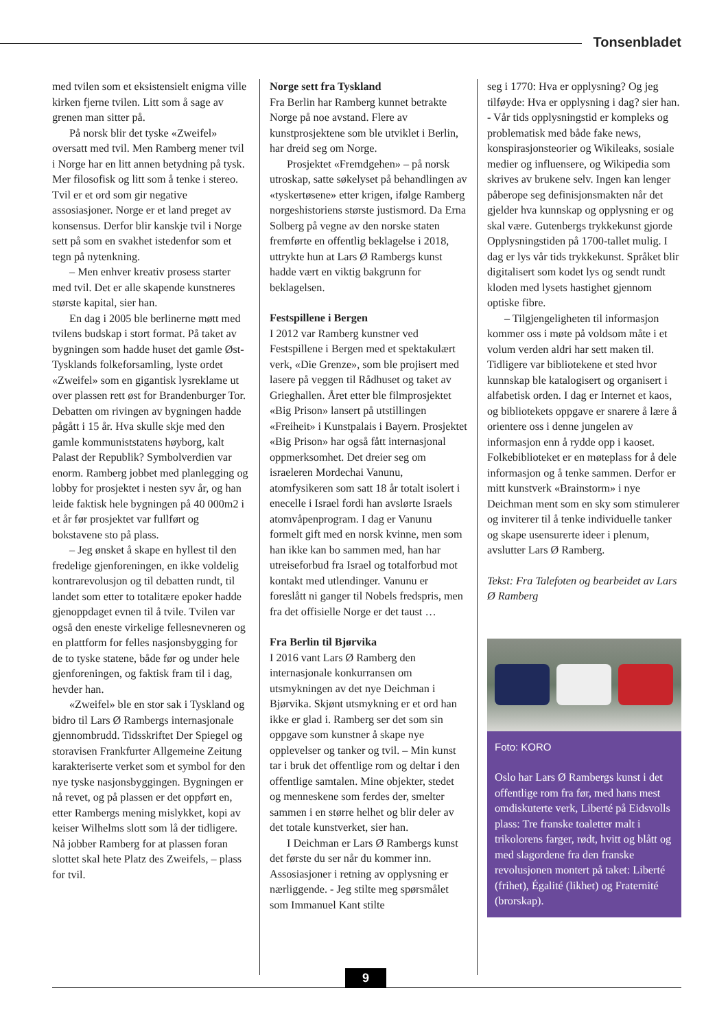Tonsenbladet
med tvilen som et eksistensielt enigma ville kirken fjerne tvilen. Litt som å sage av grenen man sitter på.
På norsk blir det tyske «Zweifel» oversatt med tvil. Men Ramberg mener tvil i Norge har en litt annen betydning på tysk. Mer filosofisk og litt som å tenke i stereo. Tvil er et ord som gir negative assosiasjoner. Norge er et land preget av konsensus. Derfor blir kanskje tvil i Norge sett på som en svakhet istedenfor som et tegn på nytenkning.
– Men enhver kreativ prosess starter med tvil. Det er alle skapende kunstneres største kapital, sier han.
En dag i 2005 ble berlinerne møtt med tvilens budskap i stort format. På taket av bygningen som hadde huset det gamle Øst-Tysklands folkeforsamling, lyste ordet «Zweifel» som en gigantisk lysreklame ut over plassen rett øst for Brandenburger Tor. Debatten om rivingen av bygningen hadde pågått i 15 år. Hva skulle skje med den gamle kommuniststatens høyborg, kalt Palast der Republik? Symbolverdien var enorm. Ramberg jobbet med planlegging og lobby for prosjektet i nesten syv år, og han leide faktisk hele bygningen på 40 000m2 i et år før prosjektet var fullført og bokstavene sto på plass.
– Jeg ønsket å skape en hyllest til den fredelige gjenforeningen, en ikke voldelig kontrarevolusjon og til debatten rundt, til landet som etter to totalitære epoker hadde gjenoppdaget evnen til å tvile. Tvilen var også den eneste virkelige fellesnevneren og en plattform for felles nasjonsbygging for de to tyske statene, både før og under hele gjenforeningen, og faktisk fram til i dag, hevder han.
«Zweifel» ble en stor sak i Tyskland og bidro til Lars Ø Rambergs internasjonale gjennombrudd. Tidsskriftet Der Spiegel og storavisen Frankfurter Allgemeine Zeitung karakteriserte verket som et symbol for den nye tyske nasjonsbyggingen. Bygningen er nå revet, og på plassen er det oppført en, etter Rambergs mening mislykket, kopi av keiser Wilhelms slott som lå der tidligere. Nå jobber Ramberg for at plassen foran slottet skal hete Platz des Zweifels, – plass for tvil.
Norge sett fra Tyskland
Fra Berlin har Ramberg kunnet betrakte Norge på noe avstand. Flere av kunstprosjektene som ble utviklet i Berlin, har dreid seg om Norge.
Prosjektet «Fremdgehen» – på norsk utroskap, satte søkelyset på behandlingen av «tyskertøsene» etter krigen, ifølge Ramberg norgeshistoriens største justismord. Da Erna Solberg på vegne av den norske staten fremførte en offentlig beklagelse i 2018, uttrykte hun at Lars Ø Rambergs kunst hadde vært en viktig bakgrunn for beklagelsen.
Festspillene i Bergen
I 2012 var Ramberg kunstner ved Festspillene i Bergen med et spektakulært verk, «Die Grenze», som ble projisert med lasere på veggen til Rådhuset og taket av Grieghallen. Året etter ble filmprosjektet «Big Prison» lansert på utstillingen «Freiheit» i Kunstpalais i Bayern. Prosjektet «Big Prison» har også fått internasjonal oppmerksomhet. Det dreier seg om israeleren Mordechai Vanunu, atomfysikeren som satt 18 år totalt isolert i enecelle i Israel fordi han avslørte Israels atomvåpenprogram. I dag er Vanunu formelt gift med en norsk kvinne, men som han ikke kan bo sammen med, han har utreiseforbud fra Israel og totalforbud mot kontakt med utlendinger. Vanunu er foreslått ni ganger til Nobels fredspris, men fra det offisielle Norge er det taust …
Fra Berlin til Bjørvika
I 2016 vant Lars Ø Ramberg den internasjonale konkurransen om utsmykningen av det nye Deichman i Bjørvika. Skjønt utsmykning er et ord han ikke er glad i. Ramberg ser det som sin oppgave som kunstner å skape nye opplevelser og tanker og tvil. – Min kunst tar i bruk det offentlige rom og deltar i den offentlige samtalen. Mine objekter, stedet og menneskene som ferdes der, smelter sammen i en større helhet og blir deler av det totale kunstverket, sier han.
I Deichman er Lars Ø Rambergs kunst det første du ser når du kommer inn. Assosiasjoner i retning av opplysning er nærliggende. - Jeg stilte meg spørsmålet som Immanuel Kant stilte
seg i 1770: Hva er opplysning? Og jeg tilføyde: Hva er opplysning i dag? sier han. - Vår tids opplysningstid er kompleks og problematisk med både fake news, konspirasjonsteorier og Wikileaks, sosiale medier og influensere, og Wikipedia som skrives av brukene selv. Ingen kan lenger påberope seg definisjonsmakten når det gjelder hva kunnskap og opplysning er og skal være. Gutenbergs trykkekunst gjorde Opplysningstiden på 1700-tallet mulig. I dag er lys vår tids trykkekunst. Språket blir digitalisert som kodet lys og sendt rundt kloden med lysets hastighet gjennom optiske fibre.
– Tilgjengeligheten til informasjon kommer oss i møte på voldsom måte i et volum verden aldri har sett maken til. Tidligere var bibliotekene et sted hvor kunnskap ble katalogisert og organisert i alfabetisk orden. I dag er Internet et kaos, og bibliotekets oppgave er snarere å lære å orientere oss i denne jungelen av informasjon enn å rydde opp i kaoset. Folkebiblioteket er en møteplass for å dele informasjon og å tenke sammen. Derfor er mitt kunstverk «Brainstorm» i nye Deichman ment som en sky som stimulerer og inviterer til å tenke individuelle tanker og skape usensurerte ideer i plenum, avslutter Lars Ø Ramberg.
Tekst: Fra Talefoten og bearbeidet av Lars Ø Ramberg
Foto: KORO
Oslo har Lars Ø Rambergs kunst i det offentlige rom fra før, med hans mest omdiskuterte verk, Liberté på Eidsvolls plass: Tre franske toaletter malt i trikolorens farger, rødt, hvitt og blått og med slagordene fra den franske revolusjonen montert på taket: Liberté (frihet), Égalité (likhet) og Fraternité (brorskap).
9